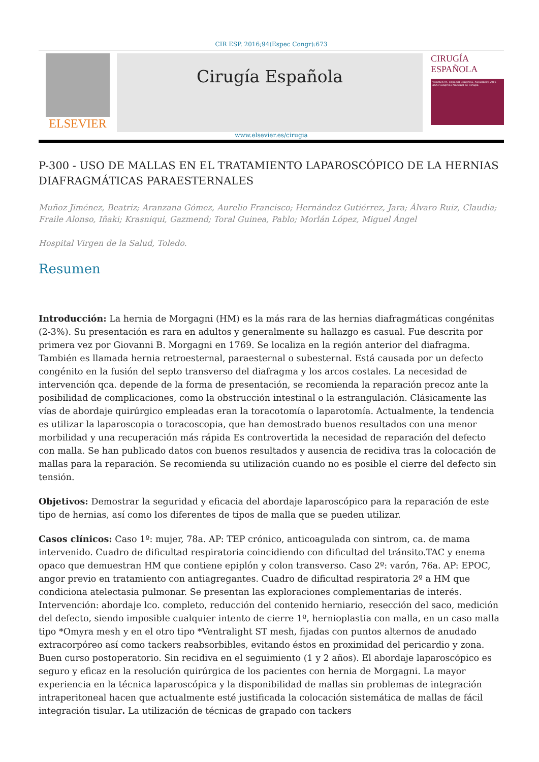CIR ESP. 2016;94(Espec Congr):673
ELSEVIER
Cirugía Española
CIRUGÍA
ESPAÑOLA
Volumen 94, Especial Congreso, Noviembre 2016
XXXI Congreso Nacional de Cirugía
www.elsevier.es/cirugia
P-300 - USO DE MALLAS EN EL TRATAMIENTO LAPAROSCÓPICO DE LA HERNIAS DIAFRAGMÁTICAS PARAESTERNALES
Muñoz Jiménez, Beatriz; Aranzana Gómez, Aurelio Francisco; Hernández Gutiérrez, Jara; Álvaro Ruiz, Claudia; Fraile Alonso, Iñaki; Krasniqui, Gazmend; Toral Guinea, Pablo; Morlán López, Miguel Ángel
Hospital Virgen de la Salud, Toledo.
Resumen
Introducción: La hernia de Morgagni (HM) es la más rara de las hernias diafragmáticas congénitas (2-3%). Su presentación es rara en adultos y generalmente su hallazgo es casual. Fue descrita por primera vez por Giovanni B. Morgagni en 1769. Se localiza en la región anterior del diafragma. También es llamada hernia retroesternal, paraesternal o subesternal. Está causada por un defecto congénito en la fusión del septo transverso del diafragma y los arcos costales. La necesidad de intervención qca. depende de la forma de presentación, se recomienda la reparación precoz ante la posibilidad de complicaciones, como la obstrucción intestinal o la estrangulación. Clásicamente las vías de abordaje quirúrgico empleadas eran la toracotomía o laparotomía. Actualmente, la tendencia es utilizar la laparoscopia o toracoscopia, que han demostrado buenos resultados con una menor morbilidad y una recuperación más rápida Es controvertida la necesidad de reparación del defecto con malla. Se han publicado datos con buenos resultados y ausencia de recidiva tras la colocación de mallas para la reparación. Se recomienda su utilización cuando no es posible el cierre del defecto sin tensión.
Objetivos: Demostrar la seguridad y eficacia del abordaje laparoscópico para la reparación de este tipo de hernias, así como los diferentes de tipos de malla que se pueden utilizar.
Casos clínicos: Caso 1º: mujer, 78a. AP: TEP crónico, anticoagulada con sintrom, ca. de mama intervenido. Cuadro de dificultad respiratoria coincidiendo con dificultad del tránsito.TAC y enema opaco que demuestran HM que contiene epiplón y colon transverso. Caso 2º: varón, 76a. AP: EPOC, angor previo en tratamiento con antiagregantes. Cuadro de dificultad respiratoria 2º a HM que condiciona atelectasia pulmonar. Se presentan las exploraciones complementarias de interés. Intervención: abordaje lco. completo, reducción del contenido herniario, resección del saco, medición del defecto, siendo imposible cualquier intento de cierre 1º, hernioplastia con malla, en un caso malla tipo *Omyra mesh y en el otro tipo *Ventralight ST mesh, fijadas con puntos alternos de anudado extracorpóreo así como tackers reabsorbibles, evitando éstos en proximidad del pericardio y zona. Buen curso postoperatorio. Sin recidiva en el seguimiento (1 y 2 años). El abordaje laparoscópico es seguro y eficaz en la resolución quirúrgica de los pacientes con hernia de Morgagni. La mayor experiencia en la técnica laparoscópica y la disponibilidad de mallas sin problemas de integración intraperitoneal hacen que actualmente esté justificada la colocación sistemática de mallas de fácil integración tisular. La utilización de técnicas de grapado con tackers